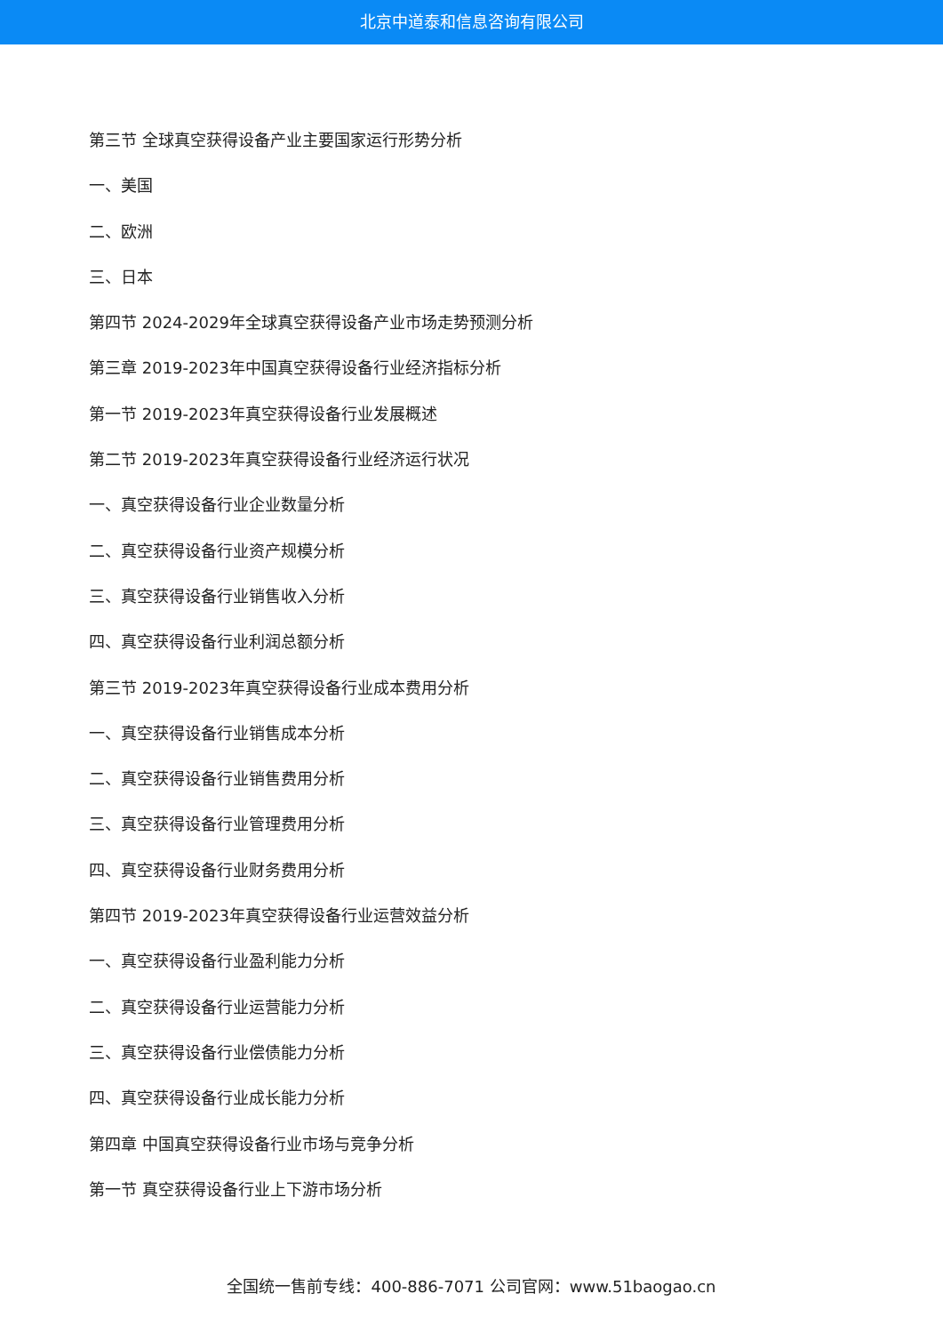北京中道泰和信息咨询有限公司
第三节 全球真空获得设备产业主要国家运行形势分析
一、美国
二、欧洲
三、日本
第四节 2024-2029年全球真空获得设备产业市场走势预测分析
第三章 2019-2023年中国真空获得设备行业经济指标分析
第一节 2019-2023年真空获得设备行业发展概述
第二节 2019-2023年真空获得设备行业经济运行状况
一、真空获得设备行业企业数量分析
二、真空获得设备行业资产规模分析
三、真空获得设备行业销售收入分析
四、真空获得设备行业利润总额分析
第三节 2019-2023年真空获得设备行业成本费用分析
一、真空获得设备行业销售成本分析
二、真空获得设备行业销售费用分析
三、真空获得设备行业管理费用分析
四、真空获得设备行业财务费用分析
第四节 2019-2023年真空获得设备行业运营效益分析
一、真空获得设备行业盈利能力分析
二、真空获得设备行业运营能力分析
三、真空获得设备行业偿债能力分析
四、真空获得设备行业成长能力分析
第四章 中国真空获得设备行业市场与竞争分析
第一节 真空获得设备行业上下游市场分析
全国统一售前专线：400-886-7071 公司官网：www.51baogao.cn